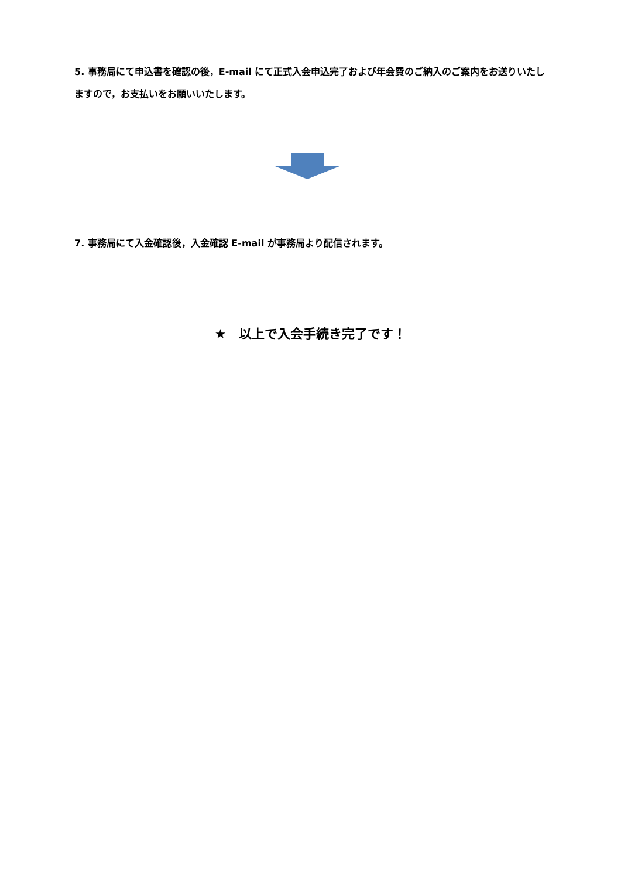5. 事務局にて申込書を確認の後，E-mail にて正式入会申込完了および年会費のご納入のご案内をお送りいたしますので，お支払いをお願いいたします。
7. 事務局にて入金確認後，入金確認 E-mail が事務局より配信されます。
★　以上で入会手続き完了です！